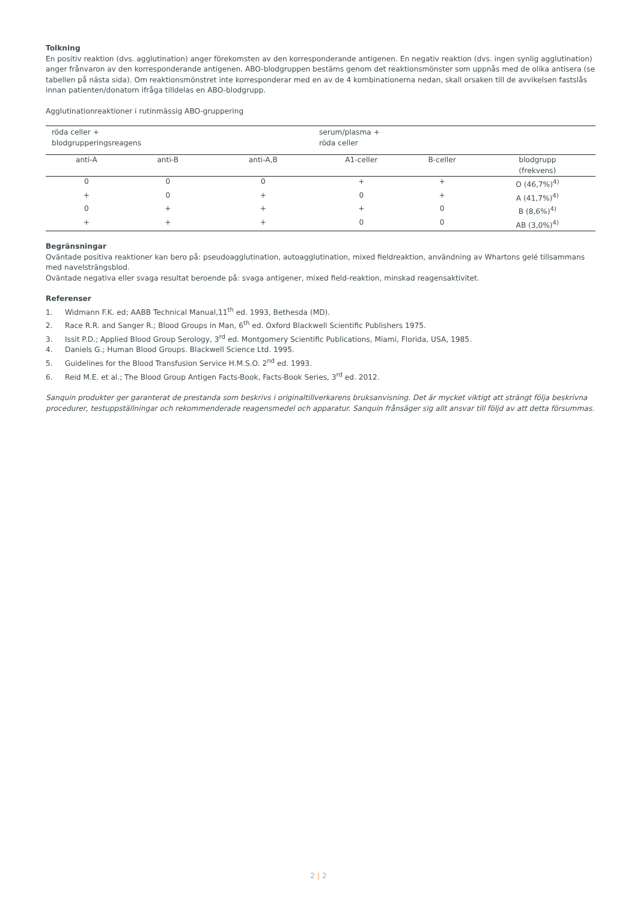Tolkning
En positiv reaktion (dvs. agglutination) anger förekomsten av den korresponderande antigenen. En negativ reaktion (dvs. ingen synlig agglutination) anger frånvaron av den korresponderande antigenen. ABO-blodgruppen bestäms genom det reaktionsmönster som uppnås med de olika antisera (se tabellen på nästa sida). Om reaktionsmönstret inte korresponderar med en av de 4 kombinationerna nedan, skall orsaken till de avvikelsen fastslås innan patienten/donatorn ifråga tilldelas en ABO-blodgrupp.
Agglutinationreaktioner i rutinmässig ABO-gruppering
| röda celler + blodgrupperingsreagens | | | serum/plasma + röda celler | | |
| --- | --- | --- | --- | --- | --- |
| anti-A | anti-B | anti-A,B | A1-celler | B-celler | blodgrupp (frekvens) |
| 0 | 0 | 0 | + | + | O (46,7%)<sup>4)</sup> |
| + | 0 | + | 0 | + | A (41,7%)<sup>4)</sup> |
| 0 | + | + | + | 0 | B (8,6%)<sup>4)</sup> |
| + | + | + | 0 | 0 | AB (3,0%)<sup>4)</sup> |
Begränsningar
Oväntade positiva reaktioner kan bero på: pseudoagglutination, autoagglutination, mixed fieldreaktion, användning av Whartons gelé tillsammans med navelsträngsblod.
Oväntade negativa eller svaga resultat beroende på: svaga antigener, mixed field-reaktion, minskad reagensaktivitet.
Referenser
1. Widmann F.K. ed; AABB Technical Manual,11<sup>th</sup> ed. 1993, Bethesda (MD).
2. Race R.R. and Sanger R.; Blood Groups in Man, 6<sup>th</sup> ed. Oxford Blackwell Scientific Publishers 1975.
3. Issit P.D.; Applied Blood Group Serology, 3<sup>rd</sup> ed. Montgomery Scientific Publications, Miami, Florida, USA, 1985.
4. Daniels G.; Human Blood Groups. Blackwell Science Ltd. 1995.
5. Guidelines for the Blood Transfusion Service H.M.S.O. 2<sup>nd</sup> ed. 1993.
6. Reid M.E. et al.; The Blood Group Antigen Facts-Book, Facts-Book Series, 3<sup>rd</sup> ed. 2012.
Sanquin produkter ger garanterat de prestanda som beskrivs i originaltillverkarens bruksanvisning. Det är mycket viktigt att strängt följa beskrivna procedurer, testuppställningar och rekommenderade reagensmedel och apparatur. Sanquin frånsäger sig allt ansvar till följd av att detta försummas.
2 | 2